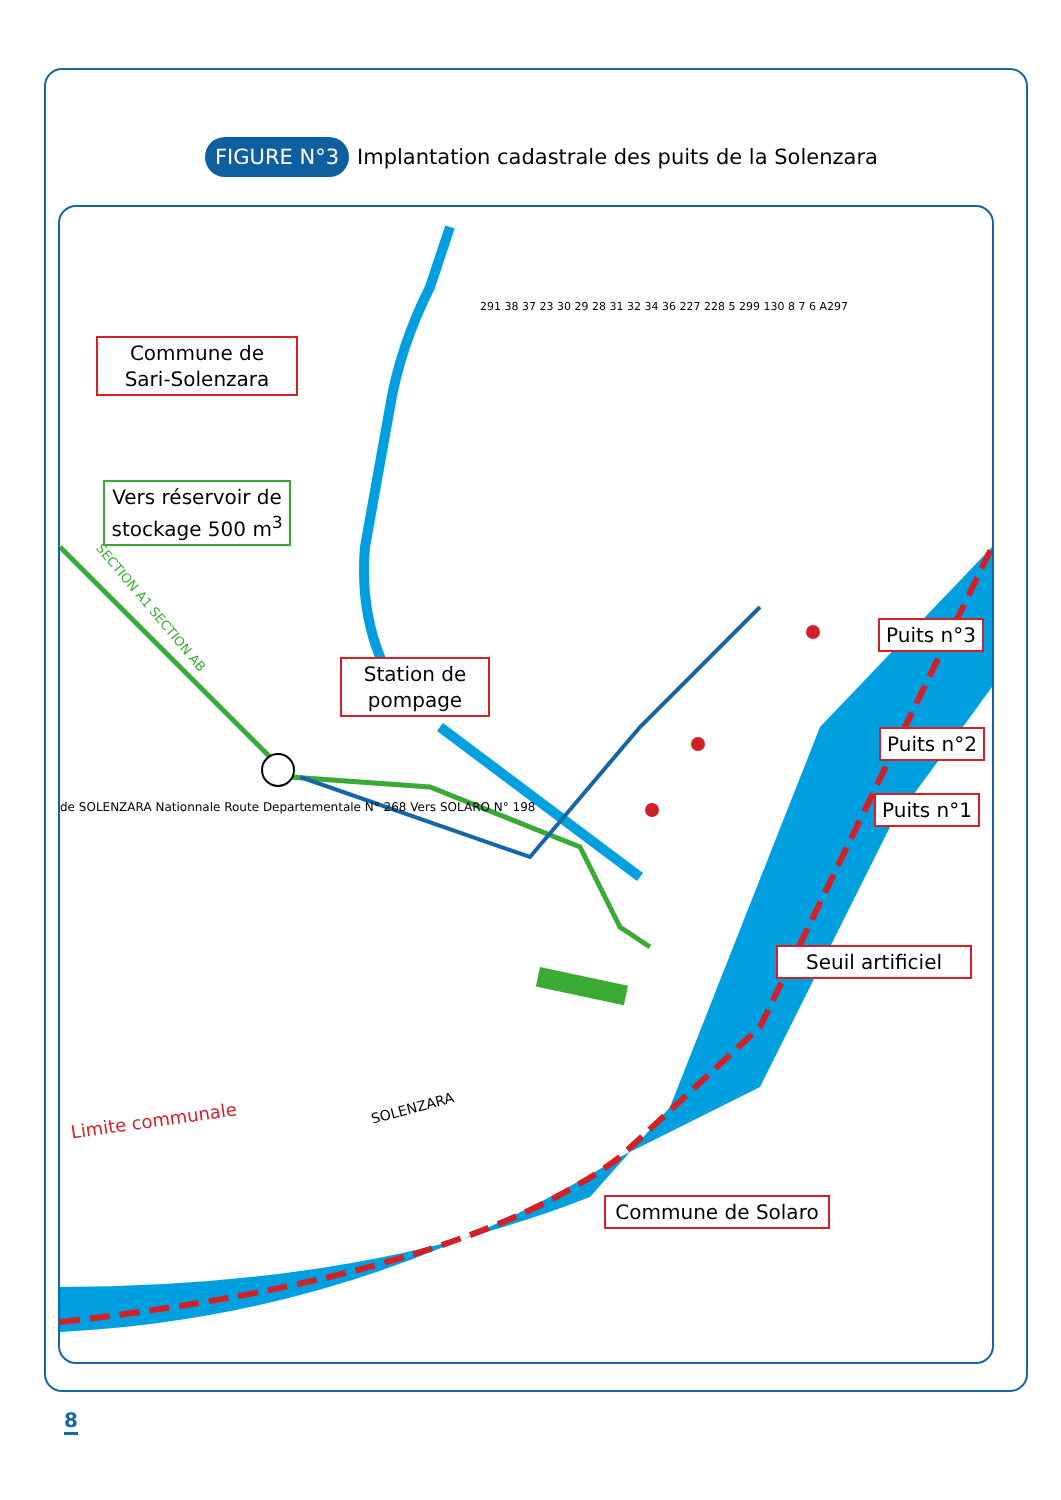FIGURE N°3 Implantation cadastrale des puits de la Solenzara
Commune de Sari-Solenzara
Vers réservoir de stockage 500 m<sup>3</sup>
Station de pompage
Puits n°3
Puits n°2
Puits n°1
Seuil artificiel
Commune de Solaro
Limite communale
SOLENZARA
SECTION A1 SECTION AB
de SOLENZARA Nationnale Route Departementale N° 268 Vers SOLARO N° 198
291 38 37 23 30 29 28 31 32 34 36 227 228 5 299 130 8 7 6 A297
8